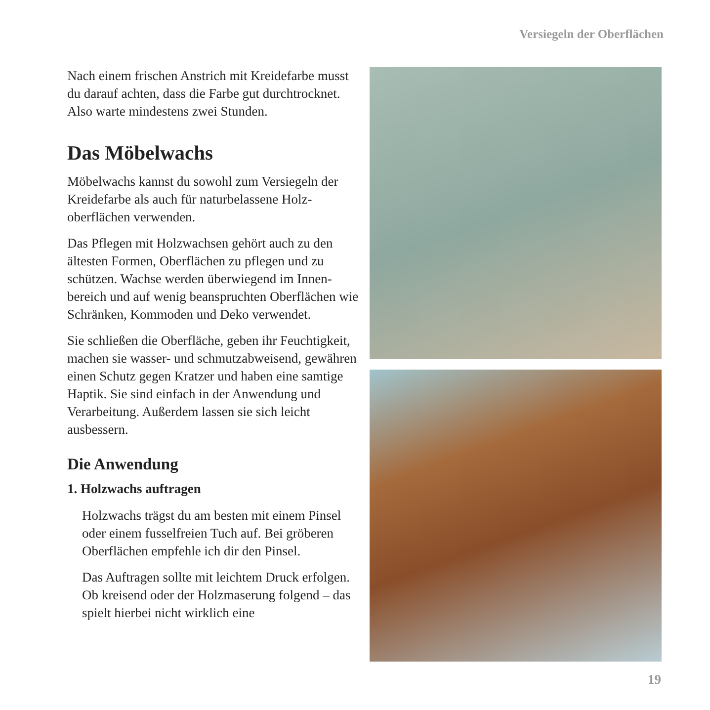Versiegeln der Oberflächen
Nach einem frischen Anstrich mit Kreidefarbe musst du darauf achten, dass die Farbe gut durch­trocknet. Also warte mindestens zwei Stunden.
Das Möbelwachs
Möbelwachs kannst du sowohl zum Versiegeln der Kreidefarbe als auch für naturbelassene Holz­oberflächen verwenden.
Das Pflegen mit Holzwachsen gehört auch zu den ältesten Formen, Oberflächen zu pflegen und zu schützen. Wachse werden überwiegend im Innen­bereich und auf wenig beanspruchten Oberflächen wie Schränken, Kommoden und Deko verwendet.
Sie schließen die Oberfläche, geben ihr Feuchtig­keit, machen sie wasser- und schmutzabweisend, gewähren einen Schutz gegen Kratzer und haben eine samtige Haptik. Sie sind einfach in der An­wendung und Verarbeitung. Außerdem lassen sie sich leicht ausbessern.
Die Anwendung
1. Holzwachs auftragen
Holzwachs trägst du am besten mit einem Pinsel oder einem fusselfreien Tuch auf. Bei gröberen Oberflächen empfehle ich dir den Pinsel.
Das Auftragen sollte mit leichtem Druck erfolgen. Ob kreisend oder der Holzmaserung folgend – das spielt hierbei nicht wirklich eine
19